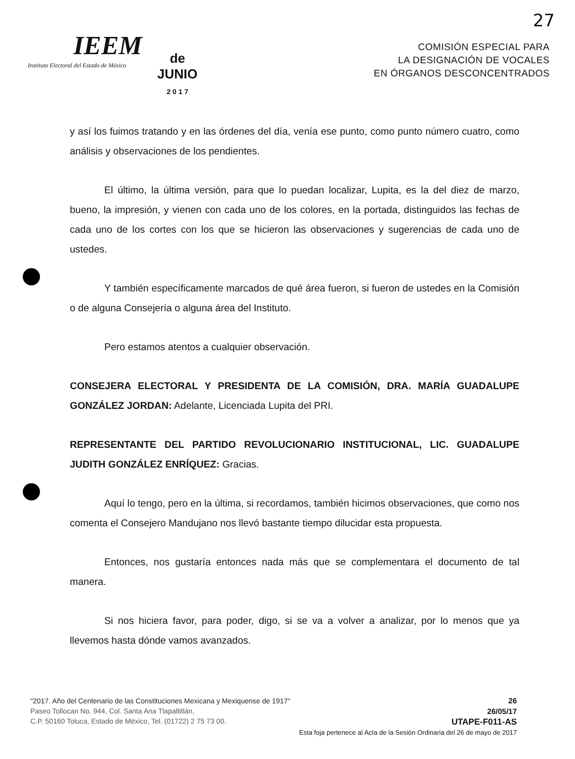27
IEEM
Instituto Electoral del Estado de México
de
JUNIO
2 0 1 7
COMISIÓN ESPECIAL PARA
LA DESIGNACIÓN DE VOCALES
EN ÓRGANOS DESCONCENTRADOS
y así los fuimos tratando y en las órdenes del día, venía ese punto, como punto número cuatro, como análisis y observaciones de los pendientes.
El último, la última versión, para que lo puedan localizar, Lupita, es la del diez de marzo, bueno, la impresión, y vienen con cada uno de los colores, en la portada, distinguidos las fechas de cada uno de los cortes con los que se hicieron las observaciones y sugerencias de cada uno de ustedes.
Y también específicamente marcados de qué área fueron, si fueron de ustedes en la Comisión o de alguna Consejería o alguna área del Instituto.
Pero estamos atentos a cualquier observación.
CONSEJERA ELECTORAL Y PRESIDENTA DE LA COMISIÓN, DRA. MARÍA GUADALUPE GONZÁLEZ JORDAN: Adelante, Licenciada Lupita del PRI.
REPRESENTANTE DEL PARTIDO REVOLUCIONARIO INSTITUCIONAL, LIC. GUADALUPE JUDITH GONZÁLEZ ENRÍQUEZ: Gracias.
Aquí lo tengo, pero en la última, si recordamos, también hicimos observaciones, que como nos comenta el Consejero Mandujano nos llevó bastante tiempo dilucidar esta propuesta.
Entonces, nos gustaría entonces nada más que se complementara el documento de tal manera.
Si nos hiciera favor, para poder, digo, si se va a volver a analizar, por lo menos que ya llevemos hasta dónde vamos avanzados.
"2017. Año del Centenario de las Constituciones Mexicana y Mexiquense de 1917"
Paseo Tollocan No. 944, Col. Santa Ana Tlapaltitlán,
C.P. 50160 Toluca, Estado de México, Tel. (01722) 2 75 73 00.
26
26/05/17
UTAPE-F011-AS
Esta foja pertenece al Acta de la Sesión Ordinaria del 26 de mayo de 2017